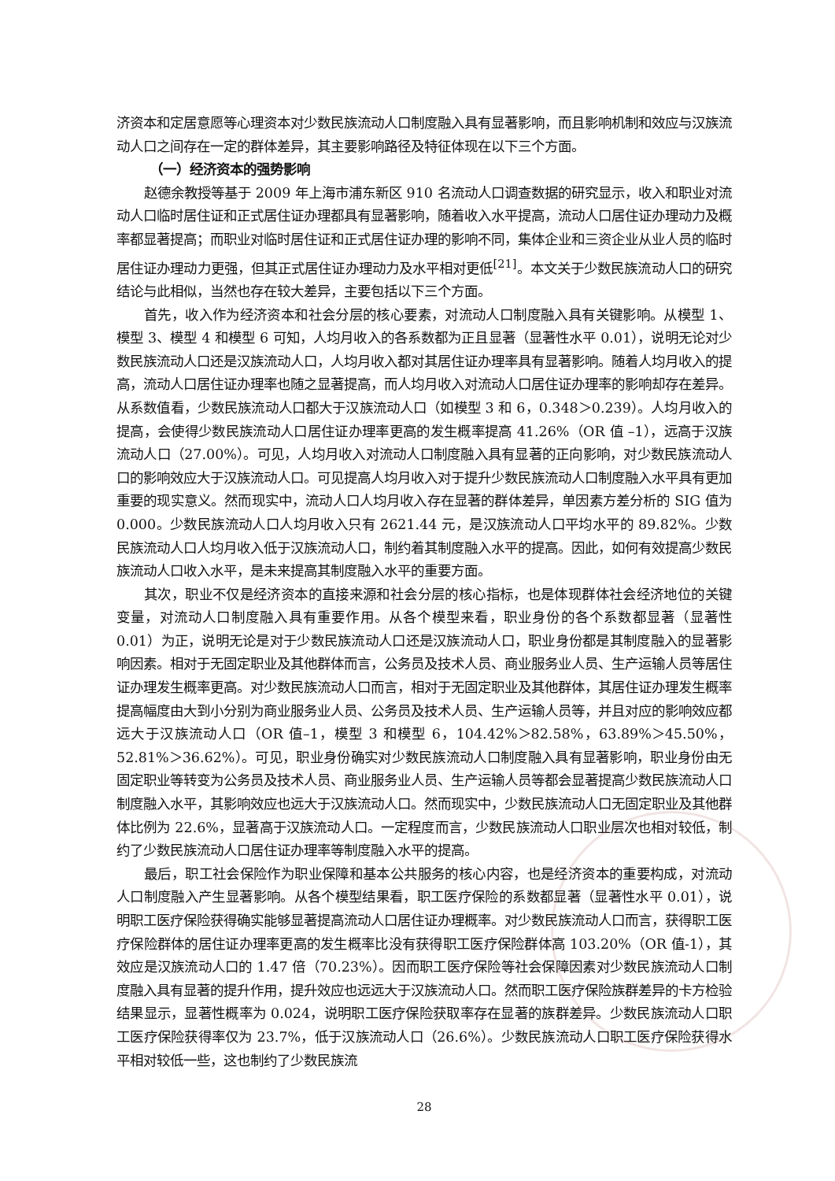济资本和定居意愿等心理资本对少数民族流动人口制度融入具有显著影响，而且影响机制和效应与汉族流动人口之间存在一定的群体差异，其主要影响路径及特征体现在以下三个方面。
（一）经济资本的强势影响
赵德余教授等基于 2009 年上海市浦东新区 910 名流动人口调查数据的研究显示，收入和职业对流动人口临时居住证和正式居住证办理都具有显著影响，随着收入水平提高，流动人口居住证办理动力及概率都显著提高；而职业对临时居住证和正式居住证办理的影响不同，集体企业和三资企业从业人员的临时居住证办理动力更强，但其正式居住证办理动力及水平相对更低<sup>[21]</sup>。本文关于少数民族流动人口的研究结论与此相似，当然也存在较大差异，主要包括以下三个方面。
首先，收入作为经济资本和社会分层的核心要素，对流动人口制度融入具有关键影响。从模型 1、模型 3、模型 4 和模型 6 可知，人均月收入的各系数都为正且显著（显著性水平 0.01），说明无论对少数民族流动人口还是汉族流动人口，人均月收入都对其居住证办理率具有显著影响。随着人均月收入的提高，流动人口居住证办理率也随之显著提高，而人均月收入对流动人口居住证办理率的影响却存在差异。从系数值看，少数民族流动人口都大于汉族流动人口（如模型 3 和 6，0.348＞0.239）。人均月收入的提高，会使得少数民族流动人口居住证办理率更高的发生概率提高 41.26%（OR 值 –1），远高于汉族流动人口（27.00%）。可见，人均月收入对流动人口制度融入具有显著的正向影响，对少数民族流动人口的影响效应大于汉族流动人口。可见提高人均月收入对于提升少数民族流动人口制度融入水平具有更加重要的现实意义。然而现实中，流动人口人均月收入存在显著的群体差异，单因素方差分析的 SIG 值为 0.000。少数民族流动人口人均月收入只有 2621.44 元，是汉族流动人口平均水平的 89.82%。少数民族流动人口人均月收入低于汉族流动人口，制约着其制度融入水平的提高。因此，如何有效提高少数民族流动人口收入水平，是未来提高其制度融入水平的重要方面。
其次，职业不仅是经济资本的直接来源和社会分层的核心指标，也是体现群体社会经济地位的关键变量，对流动人口制度融入具有重要作用。从各个模型来看，职业身份的各个系数都显著（显著性 0.01）为正，说明无论是对于少数民族流动人口还是汉族流动人口，职业身份都是其制度融入的显著影响因素。相对于无固定职业及其他群体而言，公务员及技术人员、商业服务业人员、生产运输人员等居住证办理发生概率更高。对少数民族流动人口而言，相对于无固定职业及其他群体，其居住证办理发生概率提高幅度由大到小分别为商业服务业人员、公务员及技术人员、生产运输人员等，并且对应的影响效应都远大于汉族流动人口（OR 值–1，模型 3 和模型 6，104.42%＞82.58%，63.89%＞45.50%，52.81%＞36.62%）。可见，职业身份确实对少数民族流动人口制度融入具有显著影响，职业身份由无固定职业等转变为公务员及技术人员、商业服务业人员、生产运输人员等都会显著提高少数民族流动人口制度融入水平，其影响效应也远大于汉族流动人口。然而现实中，少数民族流动人口无固定职业及其他群体比例为 22.6%，显著高于汉族流动人口。一定程度而言，少数民族流动人口职业层次也相对较低，制约了少数民族流动人口居住证办理率等制度融入水平的提高。
最后，职工社会保险作为职业保障和基本公共服务的核心内容，也是经济资本的重要构成，对流动人口制度融入产生显著影响。从各个模型结果看，职工医疗保险的系数都显著（显著性水平 0.01），说明职工医疗保险获得确实能够显著提高流动人口居住证办理概率。对少数民族流动人口而言，获得职工医疗保险群体的居住证办理率更高的发生概率比没有获得职工医疗保险群体高 103.20%（OR 值-1），其效应是汉族流动人口的 1.47 倍（70.23%）。因而职工医疗保险等社会保障因素对少数民族流动人口制度融入具有显著的提升作用，提升效应也远远大于汉族流动人口。然而职工医疗保险族群差异的卡方检验结果显示，显著性概率为 0.024，说明职工医疗保险获取率存在显著的族群差异。少数民族流动人口职工医疗保险获得率仅为 23.7%，低于汉族流动人口（26.6%）。少数民族流动人口职工医疗保险获得水平相对较低一些，这也制约了少数民族流
28